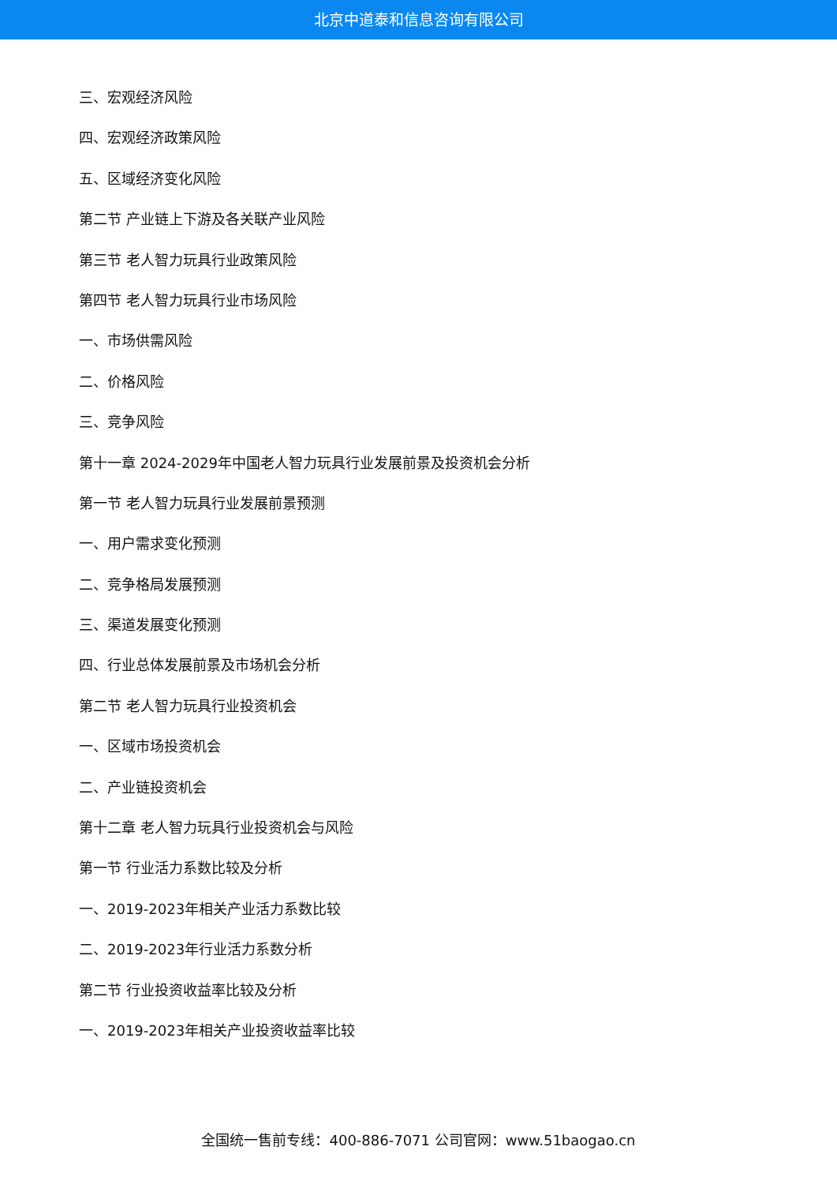北京中道泰和信息咨询有限公司
三、宏观经济风险
四、宏观经济政策风险
五、区域经济变化风险
第二节 产业链上下游及各关联产业风险
第三节 老人智力玩具行业政策风险
第四节 老人智力玩具行业市场风险
一、市场供需风险
二、价格风险
三、竞争风险
第十一章 2024-2029年中国老人智力玩具行业发展前景及投资机会分析
第一节 老人智力玩具行业发展前景预测
一、用户需求变化预测
二、竞争格局发展预测
三、渠道发展变化预测
四、行业总体发展前景及市场机会分析
第二节 老人智力玩具行业投资机会
一、区域市场投资机会
二、产业链投资机会
第十二章 老人智力玩具行业投资机会与风险
第一节 行业活力系数比较及分析
一、2019-2023年相关产业活力系数比较
二、2019-2023年行业活力系数分析
第二节 行业投资收益率比较及分析
一、2019-2023年相关产业投资收益率比较
全国统一售前专线：400-886-7071 公司官网：www.51baogao.cn